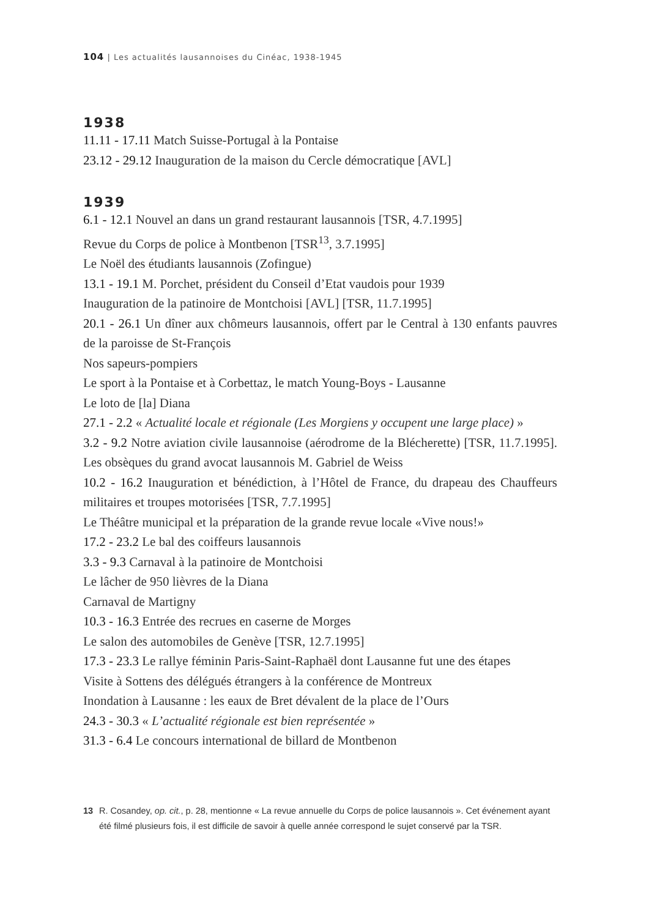104 | Les actualités lausannoises du Cinéac, 1938-1945
1938
11.11 - 17.11 Match Suisse-Portugal à la Pontaise
23.12 - 29.12 Inauguration de la maison du Cercle démocratique [AVL]
1939
6.1 - 12.1 Nouvel an dans un grand restaurant lausannois [TSR, 4.7.1995]
Revue du Corps de police à Montbenon [TSR<sup>13</sup>, 3.7.1995]
Le Noël des étudiants lausannois (Zofingue)
13.1 - 19.1 M. Porchet, président du Conseil d’Etat vaudois pour 1939
Inauguration de la patinoire de Montchoisi [AVL] [TSR, 11.7.1995]
20.1 - 26.1 Un dîner aux chômeurs lausannois, offert par le Central à 130 enfants pauvres de la paroisse de St-François
Nos sapeurs-pompiers
Le sport à la Pontaise et à Corbettaz, le match Young-Boys - Lausanne
Le loto de [la] Diana
27.1 - 2.2 « Actualité locale et régionale (Les Morgiens y occupent une large place) »
3.2 - 9.2 Notre aviation civile lausannoise (aérodrome de la Blécherette) [TSR, 11.7.1995]. Les obsèques du grand avocat lausannois M. Gabriel de Weiss
10.2 - 16.2 Inauguration et bénédiction, à l’Hôtel de France, du drapeau des Chauffeurs militaires et troupes motorisées [TSR, 7.7.1995]
Le Théâtre municipal et la préparation de la grande revue locale «Vive nous!»
17.2 - 23.2 Le bal des coiffeurs lausannois
3.3 - 9.3 Carnaval à la patinoire de Montchoisi
Le lâcher de 950 lièvres de la Diana
Carnaval de Martigny
10.3 - 16.3 Entrée des recrues en caserne de Morges
Le salon des automobiles de Genève [TSR, 12.7.1995]
17.3 - 23.3 Le rallye féminin Paris-Saint-Raphaël dont Lausanne fut une des étapes
Visite à Sottens des délégués étrangers à la conférence de Montreux
Inondation à Lausanne : les eaux de Bret dévalent de la place de l’Ours
24.3 - 30.3 « L’actualité régionale est bien représentée »
31.3 - 6.4 Le concours international de billard de Montbenon
13 R. Cosandey, op. cit., p. 28, mentionne « La revue annuelle du Corps de police lausannois ». Cet événement ayant été filmé plusieurs fois, il est difficile de savoir à quelle année correspond le sujet conservé par la TSR.